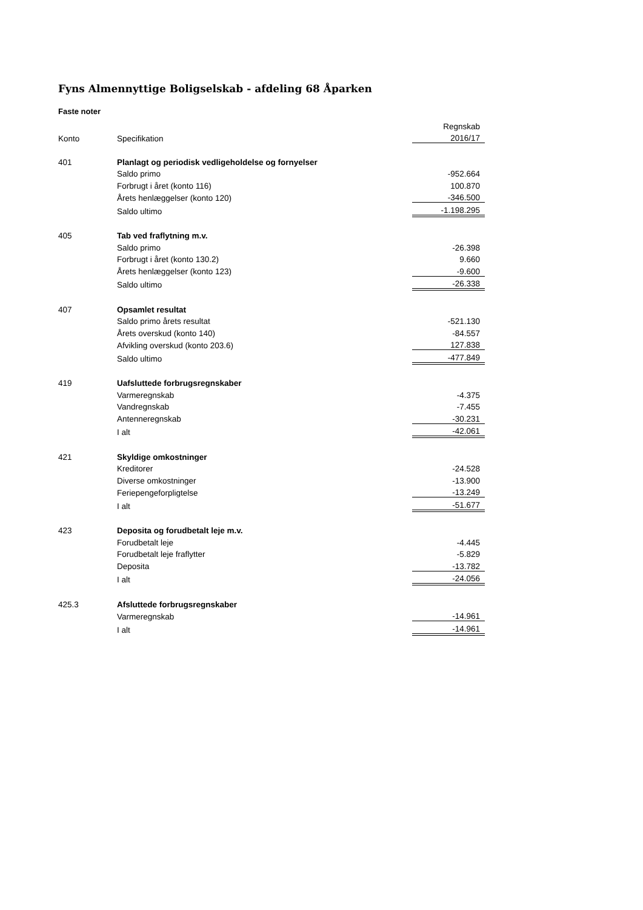Fyns Almennyttige Boligselskab - afdeling 68 Åparken
Faste noter
| | | Regnskab |
| Konto | Specifikation | 2016/17 |
| 401 | Planlagt og periodisk vedligeholdelse og fornyelser | |
| | Saldo primo | -952.664 |
| | Forbrugt i året (konto 116) | 100.870 |
| | Årets henlæggelser (konto 120) | -346.500 |
| | Saldo ultimo | -1.198.295 |
| 405 | Tab ved fraflytning m.v. | |
| | Saldo primo | -26.398 |
| | Forbrugt i året (konto 130.2) | 9.660 |
| | Årets henlæggelser (konto 123) | -9.600 |
| | Saldo ultimo | -26.338 |
| 407 | Opsamlet resultat | |
| | Saldo primo årets resultat | -521.130 |
| | Årets overskud (konto 140) | -84.557 |
| | Afvikling overskud (konto 203.6) | 127.838 |
| | Saldo ultimo | -477.849 |
| 419 | Uafsluttede forbrugsregnskaber | |
| | Varmeregnskab | -4.375 |
| | Vandregnskab | -7.455 |
| | Antenneregnskab | -30.231 |
| | I alt | -42.061 |
| 421 | Skyldige omkostninger | |
| | Kreditorer | -24.528 |
| | Diverse omkostninger | -13.900 |
| | Feriepengeforpligtelse | -13.249 |
| | I alt | -51.677 |
| 423 | Deposita og forudbetalt leje m.v. | |
| | Forudbetalt leje | -4.445 |
| | Forudbetalt leje fraflytter | -5.829 |
| | Deposita | -13.782 |
| | I alt | -24.056 |
| 425.3 | Afsluttede forbrugsregnskaber | |
| | Varmeregnskab | -14.961 |
| | I alt | -14.961 |